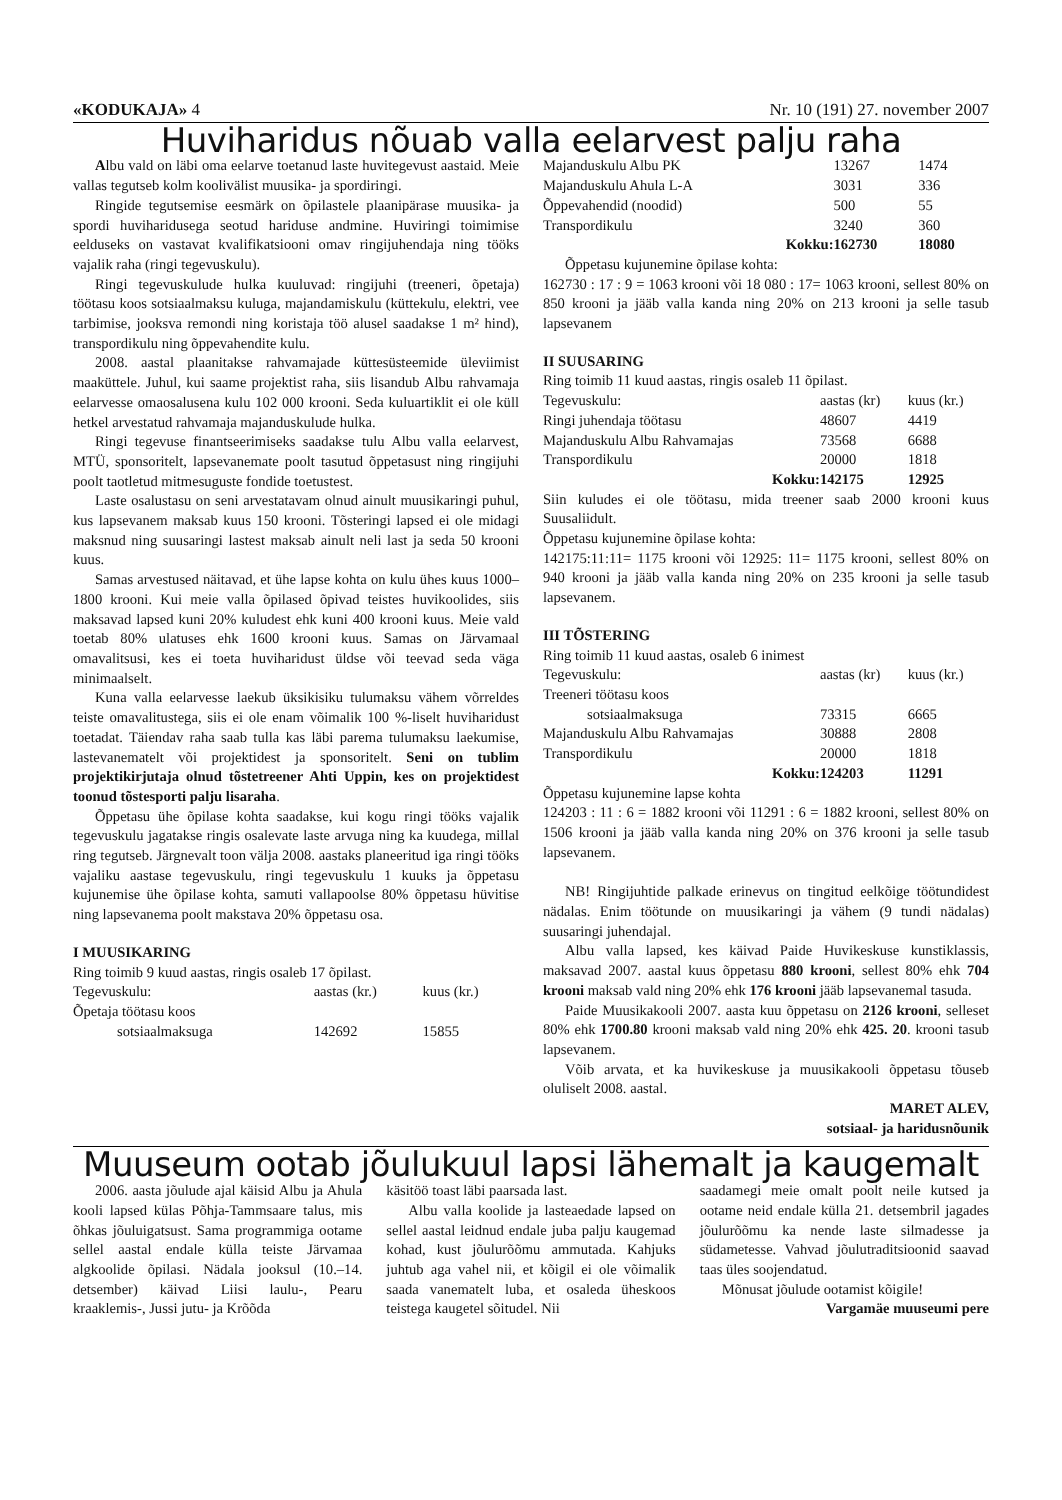«KODUKAJA» 4 Nr. 10 (191) 27. november 2007
Huviharidus nõuab valla eelarvest palju raha
Albu vald on läbi oma eelarve toetanud laste huvitegevust aastaid. Meie vallas tegutseb kolm koolivälist muusika- ja spordiringi.
Ringide tegutsemise eesmärk on õpilastele plaanipärase muusika- ja spordi huviharidusega seotud hariduse andmine. Huviringi toimimise eelduseks on vastavat kvalifikatsiooni omav ringijuhendaja ning tööks vajalik raha (ringi tegevuskulu).
Ringi tegevuskulude hulka kuuluvad: ringijuhi (treeneri, õpetaja) töötasu koos sotsiaalmaksu kuluga, majandamiskulu (küttekulu, elektri, vee tarbimise, jooksva remondi ning koristaja töö alusel saadakse 1 m² hind), transpordikulu ning õppevahendite kulu.
2008. aastal plaanitakse rahvamajade küttesüsteemide üleviimist maaküttele. Juhul, kui saame projektist raha, siis lisandub Albu rahvamaja eelarvesse omaosalusena kulu 102 000 krooni. Seda kuluartiklit ei ole küll hetkel arvestatud rahvamaja majanduskulude hulka.
Ringi tegevuse finantseerimiseks saadakse tulu Albu valla eelarvest, MTÜ, sponsoritelt, lapsevanemate poolt tasutud õppetasust ning ringijuhi poolt taotletud mitmesuguste fondide toetustest.
Laste osalustasu on seni arvestatavam olnud ainult muusikaringi puhul, kus lapsevanem maksab kuus 150 krooni. Tõsteringi lapsed ei ole midagi maksnud ning suusaringi lastest maksab ainult neli last ja seda 50 krooni kuus.
Samas arvestused näitavad, et ühe lapse kohta on kulu ühes kuus 1000–1800 krooni. Kui meie valla õpilased õpivad teistes huvikoolides, siis maksavad lapsed kuni 20% kuludest ehk kuni 400 krooni kuus. Meie vald toetab 80% ulatuses ehk 1600 krooni kuus. Samas on Järvamaal omavalitsusi, kes ei toeta huviharidust üldse või teevad seda väga minimaalselt.
Kuna valla eelarvesse laekub üksikisiku tulumaksu vähem võrreldes teiste omavalitustega, siis ei ole enam võimalik 100 %-liselt huviharidust toetadat. Täiendav raha saab tulla kas läbi parema tulumaksu laekumise, lastevanematelt või projektidest ja sponsoritelt. Seni on tublim projektikirjutaja olnud tõstetreener Ahti Uppin, kes on projektidest toonud tõstesporti palju lisaraha.
Õppetasu ühe õpilase kohta saadakse, kui kogu ringi tööks vajalik tegevuskulu jagatakse ringis osalevate laste arvuga ning ka kuudega, millal ring tegutseb. Järgnevalt toon välja 2008. aastaks planeeritud iga ringi tööks vajaliku aastase tegevuskulu, ringi tegevuskulu 1 kuuks ja õppetasu kujunemise ühe õpilase kohta, samuti vallapoolse 80% õppetasu hüvitise ning lapsevanema poolt makstava 20% õppetasu osa.
I MUUSIKARING
Ring toimib 9 kuud aastas, ringis osaleb 17 õpilast.
| Tegevuskulu: | aastas (kr.) | kuus (kr.) |
| Õpetaja töötasu koos | | |
| sotsiaalmaksuga | 142692 | 15855 |
| Majanduskulu Albu PK | 13267 | 1474 |
| Majanduskulu Ahula L-A | 3031 | 336 |
| Õppevahendid (noodid) | 500 | 55 |
| Transpordikulu | 3240 | 360 |
| Kokku: | 162730 | 18080 |
Õppetasu kujunemine õpilase kohta:
162730 : 17 : 9 = 1063 krooni või 18 080 : 17= 1063 krooni, sellest 80% on 850 krooni ja jääb valla kanda ning 20% on 213 krooni ja selle tasub lapsevanem
II SUUSARING
Ring toimib 11 kuud aastas, ringis osaleb 11 õpilast.
| Tegevuskulu: | aastas (kr) | kuus (kr.) |
| Ringi juhendaja töötasu | 48607 | 4419 |
| Majanduskulu Albu Rahvamajas | 73568 | 6688 |
| Transpordikulu | 20000 | 1818 |
| Kokku: | 142175 | 12925 |
Siin kuludes ei ole töötasu, mida treener saab 2000 krooni kuus Suusaliidult.
Õppetasu kujunemine õpilase kohta:
142175:11:11= 1175 krooni või 12925: 11= 1175 krooni, sellest 80% on 940 krooni ja jääb valla kanda ning 20% on 235 krooni ja selle tasub lapsevanem.
III TÕSTERING
Ring toimib 11 kuud aastas, osaleb 6 inimest
| Tegevuskulu: | aastas (kr) | kuus (kr.) |
| Treeneri töötasu koos | | |
| sotsiaalmaksuga | 73315 | 6665 |
| Majanduskulu Albu Rahvamajas | 30888 | 2808 |
| Transpordikulu | 20000 | 1818 |
| Kokku: | 124203 | 11291 |
Õppetasu kujunemine lapse kohta
124203 : 11 : 6 = 1882 krooni või 11291 : 6 = 1882 krooni, sellest 80% on 1506 krooni ja jääb valla kanda ning 20% on 376 krooni ja selle tasub lapsevanem.
NB! Ringijuhtide palkade erinevus on tingitud eelkõige töötundidest nädalas. Enim töötunde on muusikaringi ja vähem (9 tundi nädalas) suusaringi juhendajal.
Albu valla lapsed, kes käivad Paide Huvikeskuse kunstiklassis, maksavad 2007. aastal kuus õppetasu 880 krooni, sellest 80% ehk 704 krooni maksab vald ning 20% ehk 176 krooni jääb lapsevanemal tasuda.
Paide Muusikakooli 2007. aasta kuu õppetasu on 2126 krooni, selleset 80% ehk 1700.80 krooni maksab vald ning 20% ehk 425. 20. krooni tasub lapsevanem.
Võib arvata, et ka huvikeskuse ja muusikakooli õppetasu tõuseb oluliselt 2008. aastal.
MARET ALEV,
sotsiaal- ja haridusnõunik
Muuseum ootab jõulukuul lapsi lähemalt ja kaugemalt
2006. aasta jõulude ajal käisid Albu ja Ahula kooli lapsed külas Põhja-Tammsaare talus, mis õhkas jõuluigatsust. Sama programmiga ootame sellel aastal endale külla teiste Järvamaa algkoolide õpilasi. Nädala jooksul (10.–14. detsember) käivad Liisi laulu-, Pearu kraaklemis-, Jussi jutu- ja Krõõda
käsitöö toast läbi paarsada last.
Albu valla koolide ja lasteaedade lapsed on sellel aastal leidnud endale juba palju kaugemad kohad, kust jõulurõõmu ammutada. Kahjuks juhtub aga vahel nii, et kõigil ei ole võimalik saada vanematelt luba, et osaleda üheskoos teistega kaugetel sõitudel. Nii
saadamegi meie omalt poolt neile kutsed ja ootame neid endale külla 21. detsembril jagades jõulurõõmu ka nende laste silmadesse ja südametesse. Vahvad jõulutraditsioonid saavad taas üles soojendatud.
Mõnusat jõulude ootamist kõigile!
Vargamäe muuseumi pere